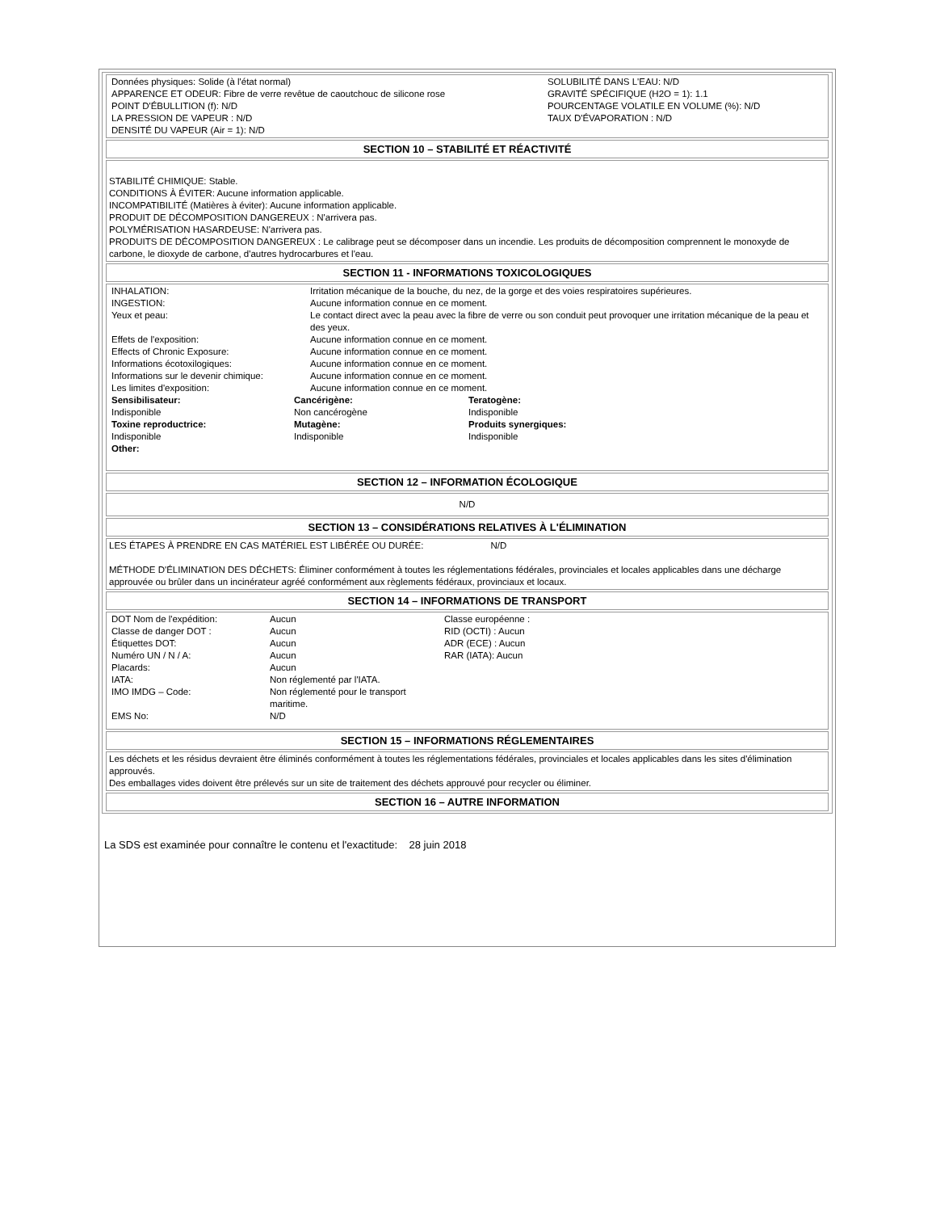| Données physiques: Solide (à l'état normal) APPARENCE ET ODEUR: Fibre de verre revêtue de caoutchouc de silicone rose POINT D'ÉBULLITION (f): N/D LA PRESSION DE VAPEUR : N/D DENSITÉ DU VAPEUR (Air = 1): N/D | SOLUBILITÉ DANS L'EAU: N/D GRAVITÉ SPÉCIFIQUE (H2O = 1): 1.1 POURCENTAGE VOLATILE EN VOLUME (%): N/D TAUX D'ÉVAPORATION : N/D |
SECTION 10 – STABILITÉ ET RÉACTIVITÉ
STABILITÉ CHIMIQUE: Stable.
CONDITIONS À ÉVITER: Aucune information applicable.
INCOMPATIBILITÉ (Matières à éviter): Aucune information applicable.
PRODUIT DE DÉCOMPOSITION DANGEREUX : N'arrivera pas.
POLYMÉRISATION HASARDEUSE: N'arrivera pas.
PRODUITS DE DÉCOMPOSITION DANGEREUX : Le calibrage peut se décomposer dans un incendie. Les produits de décomposition comprennent le monoxyde de carbone, le dioxyde de carbone, d'autres hydrocarbures et l'eau.
SECTION 11 - INFORMATIONS TOXICOLOGIQUES
| INHALATION: | Irritation mécanique de la bouche, du nez, de la gorge et des voies respiratoires supérieures. |
| INGESTION: | Aucune information connue en ce moment. |
| Yeux et peau: | Le contact direct avec la peau avec la fibre de verre ou son conduit peut provoquer une irritation mécanique de la peau et des yeux. |
| Effets de l'exposition: | Aucune information connue en ce moment. |
| Effects of Chronic Exposure: | Aucune information connue en ce moment. |
| Informations écotoxilogiques: | Aucune information connue en ce moment. |
| Informations sur le devenir chimique: | Aucune information connue en ce moment. |
| Les limites d'exposition: | Aucune information connue en ce moment. |
| Sensibilisateur: | Cancérigène: | Teratogène: |
| Indisponible | Non cancérogène | Indisponible |
| Toxine reproductrice: | Mutagène: | Produits synergiques: |
| Indisponible | Indisponible | Indisponible |
| Other: | | |
SECTION 12 – INFORMATION ÉCOLOGIQUE
N/D
SECTION 13 – CONSIDÉRATIONS RELATIVES À L'ÉLIMINATION
LES ÉTAPES À PRENDRE EN CAS MATÉRIEL EST LIBÉRÉE OU DURÉE: N/D
MÉTHODE D'ÉLIMINATION DES DÉCHETS: Éliminer conformément à toutes les réglementations fédérales, provinciales et locales applicables dans une décharge approuvée ou brûler dans un incinérateur agréé conformément aux règlements fédéraux, provinciaux et locaux.
SECTION 14 – INFORMATIONS DE TRANSPORT
| DOT Nom de l'expédition: | Aucun | Classe européenne : |
| Classe de danger DOT : | Aucun | RID (OCTI) : Aucun |
| Étiquettes DOT: | Aucun | ADR (ECE) : Aucun |
| Numéro UN / N / A: | Aucun | RAR (IATA): Aucun |
| Placards: | Aucun | |
| IATA: | Non réglementé par l'IATA. | |
| IMO IMDG – Code: | Non réglementé pour le transport maritime. | |
| EMS No: | N/D | |
SECTION 15 – INFORMATIONS RÉGLEMENTAIRES
Les déchets et les résidus devraient être éliminés conformément à toutes les réglementations fédérales, provinciales et locales applicables dans les sites d'élimination approuvés.
Des emballages vides doivent être prélevés sur un site de traitement des déchets approuvé pour recycler ou éliminer.
SECTION 16 – AUTRE INFORMATION
La SDS est examinée pour connaître le contenu et l'exactitude: 28 juin 2018